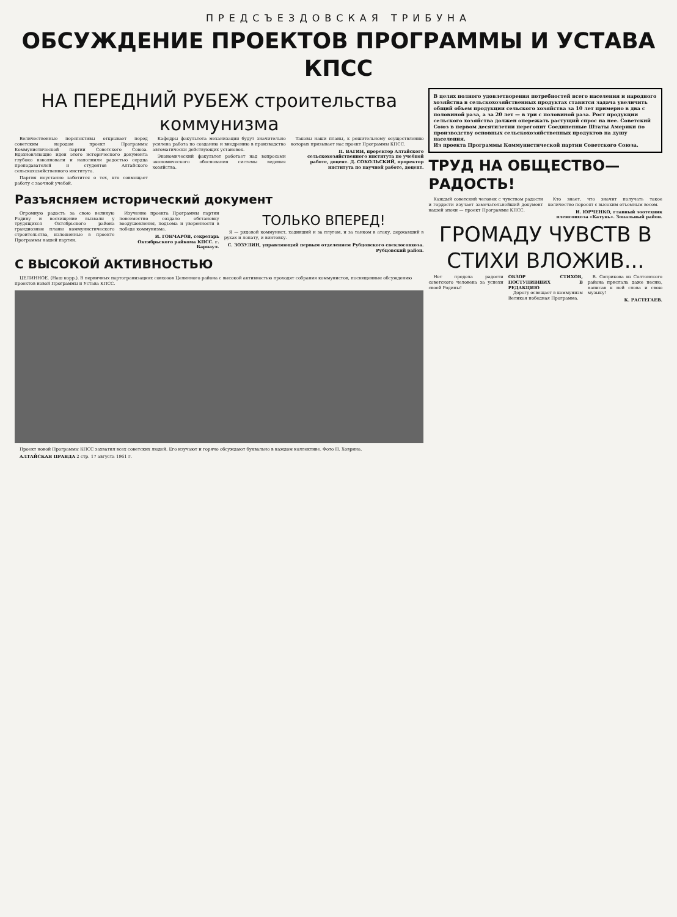ПРЕДСЪЕЗДОВСКАЯ ТРИБУНА
ОБСУЖДЕНИЕ ПРОЕКТОВ ПРОГРАММЫ И УСТАВА КПСС
НА ПЕРЕДНИЙ РУБЕЖ строительства коммунизма
Величественные перспективы открывает перед советским народом проект Программы Коммунистической партии Советского Союза. Вдохновляющие идеи этого исторического документа глубоко взволновали и наполнили радостью сердца преподавателей и студентов Алтайского сельскохозяйственного института.
Партия неустанно заботится о тех, кто совмещает работу с заочной учебой.
Кафедры факультета механизации будут значительно усилена работа по созданию и внедрению в производство автоматически действующих установок.
Экономический факультет работает над вопросами экономического обоснования системы ведения хозяйства.
Таковы наши планы, к решительному осуществлению которых призывает нас проект Программы КПСС.
П. ВАГИН, проректор Алтайского сельскохозяйственного института по учебной работе, доцент. Д. СОКОЛЬСКИЙ, проректор института по научной работе, доцент.
Разъясняем исторический документ
Огромную радость за свою великую Родину и восхищение вызвали у трудящихся Октябрьского района грандиозные планы коммунистического строительства, изложенные в проекте Программы нашей партии.
Изучение проекта Программы партии повсеместно создало обстановку воодушевления, подъема и уверенности в победе коммунизма.
И. ГОНЧАРОВ, секретарь Октябрьского райкома КПСС. г. Барнаул.
ТОЛЬКО ВПЕРЕД!
Я — рядовой коммунист, ходивший и за плугом, и за танком в атаку, державший в руках и лопату, и винтовку.
С. ЗОЗУЛИН, управляющий первым отделением Рубцовского свеклосовхоза. Рубцовский район.
С ВЫСОКОЙ АКТИВНОСТЬЮ
ЦЕЛИННОЕ. (Наш корр.). В первичных партогранизациях совхозов Целинного района с высокой активностью проходят собрания коммунистов, посвященные обсуждению проектов новой Программы и Устава КПСС.
Проект новой Программы КПСС захватил всех советских людей. Его изучают и горячо обсуждают буквально в каждом коллективе. Фото П. Ховрина.
АЛТАЙСКАЯ ПРАВДА 2 стр. 17 августа 1961 г.
В целях полного удовлетворения потребностей всего населения и народного хозяйства в сельскохозяйственных продуктах ставится задача увеличить общий объем продукции сельского хозяйства за 10 лет примерно в два с половиной раза, а за 20 лет — в три с половиной раза. Рост продукции сельского хозяйства должен опережать растущий спрос на нее. Советский Союз в первом десятилетии перегонит Соединенные Штаты Америки по производству основных сельскохозяйственных продуктов на душу населения.
Из проекта Программы Коммунистической партии Советского Союза.
ТРУД НА ОБЩЕСТВО—РАДОСТЬ!
Каждый советский человек с чувством радости и гордости изучает замечательнейший документ нашей эпохи — проект Программы КПСС.
Кто знает, что значит получать такое количество поросят с высоким отъемным весом.
И. ЮРЧЕНКО, главный зоотехник племсовхоза «Катунь». Зональный район.
ГРОМАДУ ЧУВСТВ В СТИХИ ВЛОЖИВ...
Нет предела радости советского человека за успехи своей Родины!
ОБЗОР СТИХОВ, ПОСТУПИВШИХ В РЕДАКЦИЮ
Дорогу освещает в коммунизм Великая победная Программа.
В. Соприкова из Солтонского района прислала даже песню, написав к ней слова и свою музыку!
К. РАСТЕГАЕВ.